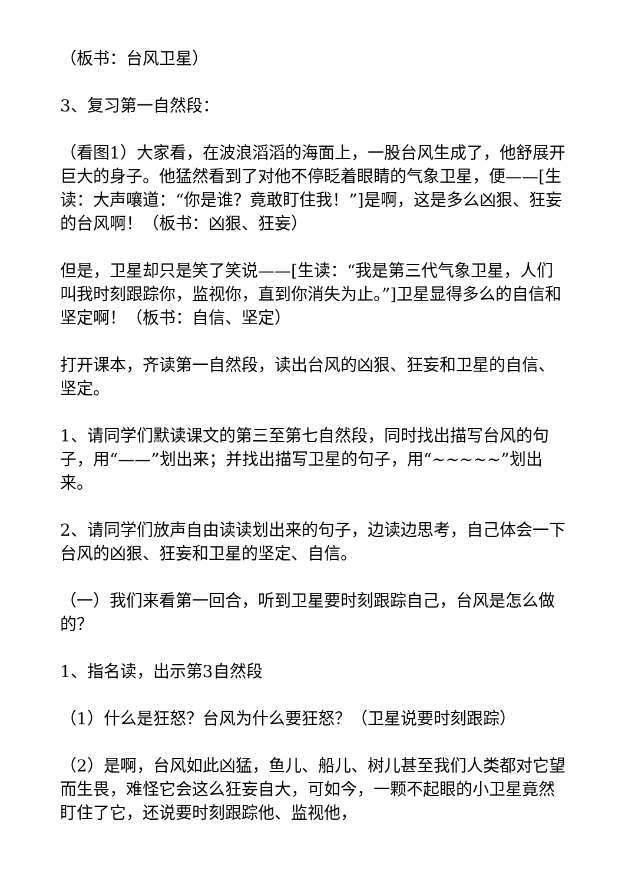（板书：台风卫星）
3、复习第一自然段：
（看图1）大家看，在波浪滔滔的海面上，一股台风生成了，他舒展开巨大的身子。他猛然看到了对他不停眨着眼睛的气象卫星，便——[生读：大声嚷道：“你是谁？竟敢盯住我！”]是啊，这是多么凶狠、狂妄的台风啊！（板书：凶狠、狂妄）
但是，卫星却只是笑了笑说——[生读：“我是第三代气象卫星，人们叫我时刻跟踪你，监视你，直到你消失为止。”]卫星显得多么的自信和坚定啊！（板书：自信、坚定）
打开课本，齐读第一自然段，读出台风的凶狠、狂妄和卫星的自信、坚定。
1、请同学们默读课文的第三至第七自然段，同时找出描写台风的句子，用“——”划出来；并找出描写卫星的句子，用“~~~~~”划出来。
2、请同学们放声自由读读划出来的句子，边读边思考，自己体会一下台风的凶狠、狂妄和卫星的坚定、自信。
（一）我们来看第一回合，听到卫星要时刻跟踪自己，台风是怎么做的？
1、指名读，出示第3自然段
（1）什么是狂怒？台风为什么要狂怒？（卫星说要时刻跟踪）
（2）是啊，台风如此凶猛，鱼儿、船儿、树儿甚至我们人类都对它望而生畏，难怪它会这么狂妄自大，可如今，一颗不起眼的小卫星竟然盯住了它，还说要时刻跟踪他、监视他，